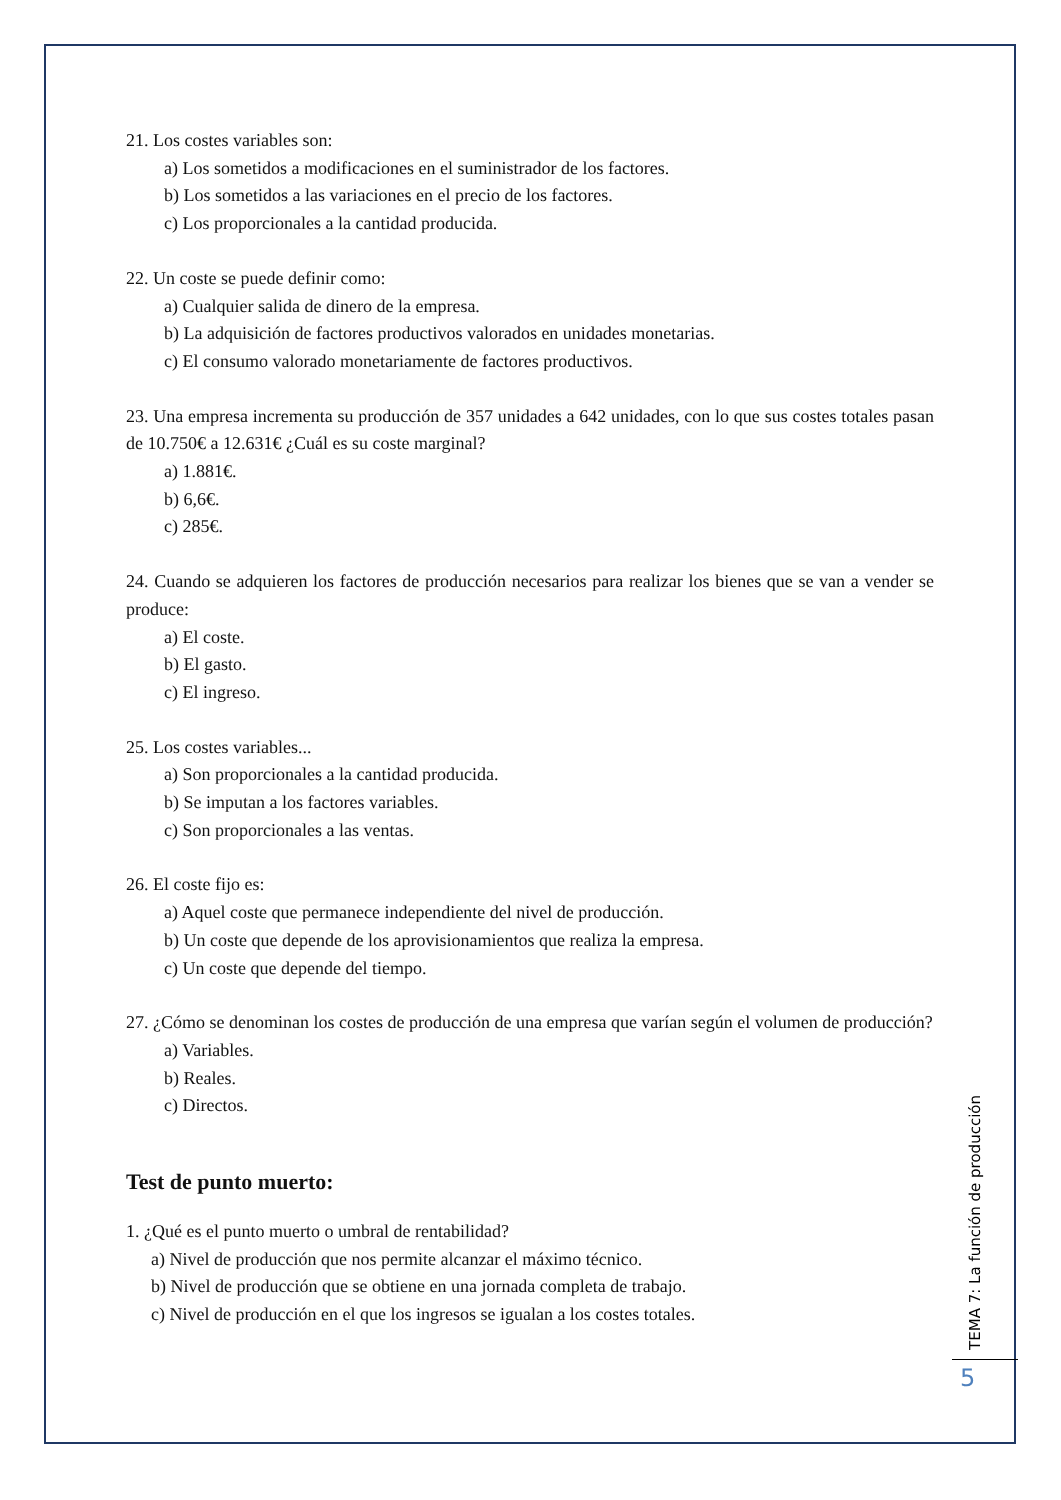21. Los costes variables son:
a) Los sometidos a modificaciones en el suministrador de los factores.
b) Los sometidos a las variaciones en el precio de los factores.
c) Los proporcionales a la cantidad producida.
22. Un coste se puede definir como:
a) Cualquier salida de dinero de la empresa.
b) La adquisición de factores productivos valorados en unidades monetarias.
c) El consumo valorado monetariamente de factores productivos.
23. Una empresa incrementa su producción de 357 unidades a 642 unidades, con lo que sus costes totales pasan de 10.750€ a 12.631€ ¿Cuál es su coste marginal?
a) 1.881€.
b) 6,6€.
c) 285€.
24. Cuando se adquieren los factores de producción necesarios para realizar los bienes que se van a vender se produce:
a) El coste.
b) El gasto.
c) El ingreso.
25. Los costes variables...
a) Son proporcionales a la cantidad producida.
b) Se imputan a los factores variables.
c) Son proporcionales a las ventas.
26. El coste fijo es:
a) Aquel coste que permanece independiente del nivel de producción.
b) Un coste que depende de los aprovisionamientos que realiza la empresa.
c) Un coste que depende del tiempo.
27. ¿Cómo se denominan los costes de producción de una empresa que varían según el volumen de producción?
a) Variables.
b) Reales.
c) Directos.
Test de punto muerto:
1. ¿Qué es el punto muerto o umbral de rentabilidad?
a) Nivel de producción que nos permite alcanzar el máximo técnico.
b) Nivel de producción que se obtiene en una jornada completa de trabajo.
c) Nivel de producción en el que los ingresos se igualan a los costes totales.
TEMA 7: La función de producción
5